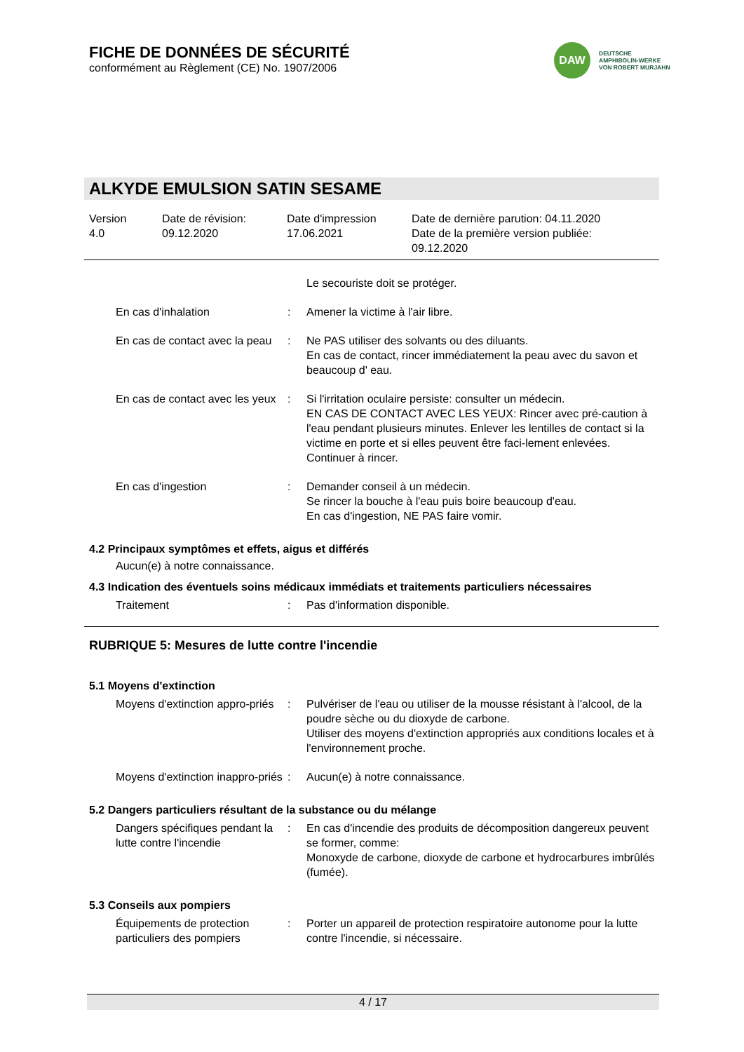FICHE DE DONNÉES DE SÉCURITÉ
conformément au Règlement (CE) No. 1907/2006
DAW
DEUTSCHE
AMPHIBOLIN-WERKE
VON ROBERT MURJAHN
ALKYDE EMULSION SATIN SESAME
Version
4.0
Date de révision:
09.12.2020
Date d'impression
17.06.2021
Date de dernière parution: 04.11.2020
Date de la première version publiée:
09.12.2020
Le secouriste doit se protéger.
En cas d'inhalation : Amener la victime à l'air libre.
En cas de contact avec la peau
: Ne PAS utiliser des solvants ou des diluants.
En cas de contact, rincer immédiatement la peau avec du savon et beaucoup d' eau.
En cas de contact avec les yeux
: Si l'irritation oculaire persiste: consulter un médecin.
EN CAS DE CONTACT AVEC LES YEUX: Rincer avec pré-caution à l'eau pendant plusieurs minutes. Enlever les lentilles de contact si la victime en porte et si elles peuvent être faci-lement enlevées. Continuer à rincer.
En cas d'ingestion : Demander conseil à un médecin.
Se rincer la bouche à l'eau puis boire beaucoup d'eau.
En cas d'ingestion, NE PAS faire vomir.
4.2 Principaux symptômes et effets, aigus et différés
Aucun(e) à notre connaissance.
4.3 Indication des éventuels soins médicaux immédiats et traitements particuliers nécessaires
Traitement : Pas d'information disponible.
RUBRIQUE 5: Mesures de lutte contre l'incendie
5.1 Moyens d'extinction
Moyens d'extinction appro-priés
: Pulvériser de l'eau ou utiliser de la mousse résistant à l'alcool, de la poudre sèche ou du dioxyde de carbone.
Utiliser des moyens d'extinction appropriés aux conditions locales et à l'environnement proche.
Moyens d'extinction inappro-priés
: Aucun(e) à notre connaissance.
5.2 Dangers particuliers résultant de la substance ou du mélange
Dangers spécifiques pendant la lutte contre l'incendie
: En cas d'incendie des produits de décomposition dangereux peuvent se former, comme:
Monoxyde de carbone, dioxyde de carbone et hydrocarbures imbrûlés (fumée).
5.3 Conseils aux pompiers
Équipements de protection particuliers des pompiers
: Porter un appareil de protection respiratoire autonome pour la lutte contre l'incendie, si nécessaire.
4 / 17